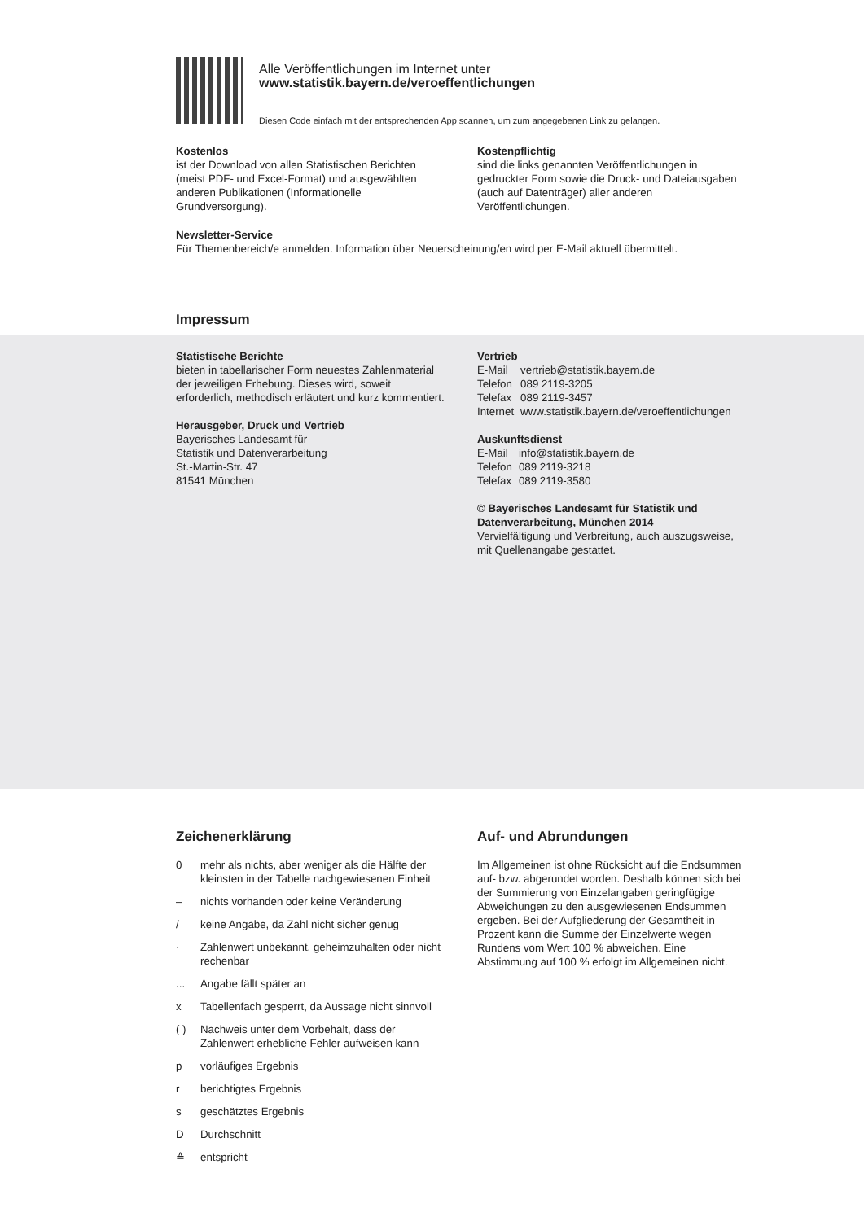Alle Veröffentlichungen im Internet unter
www.statistik.bayern.de/veroeffentlichungen
Diesen Code einfach mit der entsprechenden App scannen, um zum angegebenen Link zu gelangen.
Kostenlos
ist der Download von allen Statistischen Berichten (meist PDF- und Excel-Format) und ausgewählten anderen Publikationen (Informationelle Grundversorgung).
Kostenpflichtig
sind die links genannten Veröffentlichungen in gedruckter Form sowie die Druck- und Dateiausgaben (auch auf Datenträger) aller anderen Veröffentlichungen.
Newsletter-Service
Für Themenbereich/e anmelden. Information über Neuerscheinung/en wird per E-Mail aktuell übermittelt.
Impressum
Statistische Berichte
bieten in tabellarischer Form neuestes Zahlenmaterial der jeweiligen Erhebung. Dieses wird, soweit erforderlich, methodisch erläutert und kurz kommentiert.
Herausgeber, Druck und Vertrieb
Bayerisches Landesamt für
Statistik und Datenverarbeitung
St.-Martin-Str. 47
81541 München
Vertrieb
| E-Mail | vertrieb@statistik.bayern.de |
| Telefon | 089 2119-3205 |
| Telefax | 089 2119-3457 |
| Internet | www.statistik.bayern.de/veroeffentlichungen |
Auskunftsdienst
| E-Mail | info@statistik.bayern.de |
| Telefon | 089 2119-3218 |
| Telefax | 089 2119-3580 |
© Bayerisches Landesamt für Statistik und Datenverarbeitung, München 2014
Vervielfältigung und Verbreitung, auch auszugsweise, mit Quellenangabe gestattet.
Zeichenerklärung
| 0 | mehr als nichts, aber weniger als die Hälfte der kleinsten in der Tabelle nachgewiesenen Einheit |
| – | nichts vorhanden oder keine Veränderung |
| / | keine Angabe, da Zahl nicht sicher genug |
| · | Zahlenwert unbekannt, geheimzuhalten oder nicht rechenbar |
| ... | Angabe fällt später an |
| x | Tabellenfach gesperrt, da Aussage nicht sinnvoll |
| ( ) | Nachweis unter dem Vorbehalt, dass der Zahlenwert erhebliche Fehler aufweisen kann |
| p | vorläufiges Ergebnis |
| r | berichtigtes Ergebnis |
| s | geschätztes Ergebnis |
| D | Durchschnitt |
| ≙ | entspricht |
Auf- und Abrundungen
Im Allgemeinen ist ohne Rücksicht auf die Endsummen auf- bzw. abgerundet worden. Deshalb können sich bei der Summierung von Einzelangaben geringfügige Abweichungen zu den ausgewiesenen Endsummen ergeben. Bei der Aufgliederung der Gesamtheit in Prozent kann die Summe der Einzelwerte wegen Rundens vom Wert 100 % abweichen. Eine Abstimmung auf 100 % erfolgt im Allgemeinen nicht.